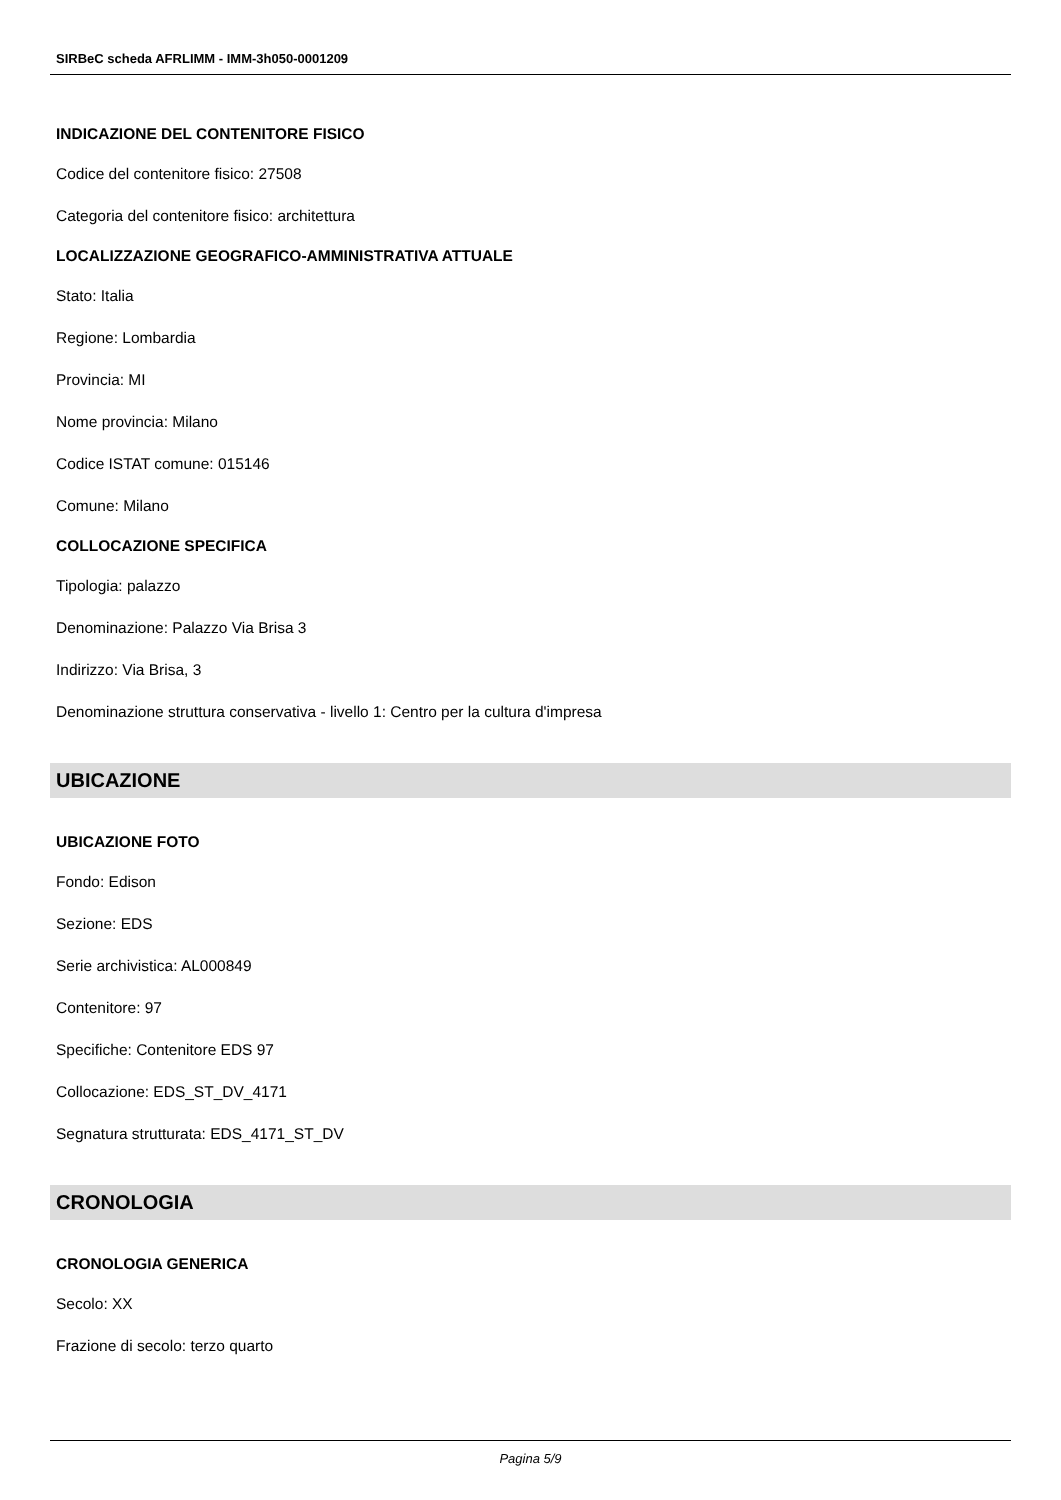SIRBeC scheda AFRLIMM - IMM-3h050-0001209
INDICAZIONE DEL CONTENITORE FISICO
Codice del contenitore fisico: 27508
Categoria del contenitore fisico: architettura
LOCALIZZAZIONE GEOGRAFICO-AMMINISTRATIVA ATTUALE
Stato: Italia
Regione: Lombardia
Provincia: MI
Nome provincia: Milano
Codice ISTAT comune: 015146
Comune: Milano
COLLOCAZIONE SPECIFICA
Tipologia: palazzo
Denominazione: Palazzo Via Brisa 3
Indirizzo: Via Brisa, 3
Denominazione struttura conservativa - livello 1: Centro per la cultura d'impresa
UBICAZIONE
UBICAZIONE FOTO
Fondo: Edison
Sezione: EDS
Serie archivistica: AL000849
Contenitore: 97
Specifiche: Contenitore EDS 97
Collocazione: EDS_ST_DV_4171
Segnatura strutturata: EDS_4171_ST_DV
CRONOLOGIA
CRONOLOGIA GENERICA
Secolo: XX
Frazione di secolo: terzo quarto
Pagina 5/9